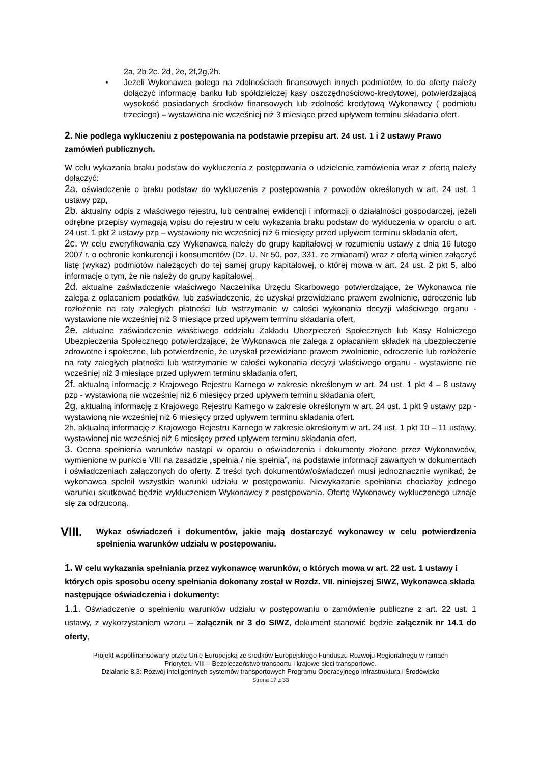2a, 2b 2c. 2d, 2e, 2f,2g,2h.
• Jeżeli Wykonawca polega na zdolnościach finansowych innych podmiotów, to do oferty należy dołączyć informację banku lub spółdzielczej kasy oszczędnościowo-kredytowej, potwierdzającą wysokość posiadanych środków finansowych lub zdolność kredytową Wykonawcy ( podmiotu trzeciego) – wystawiona nie wcześniej niż 3 miesiące przed upływem terminu składania ofert.
2. Nie podlega wykluczeniu z postępowania na podstawie przepisu art. 24 ust. 1 i 2 ustawy Prawo zamówień publicznych.
W celu wykazania braku podstaw do wykluczenia z postępowania o udzielenie zamówienia wraz z ofertą należy dołączyć:
2a. oświadczenie o braku podstaw do wykluczenia z postępowania z powodów określonych w art. 24 ust. 1 ustawy pzp,
2b. aktualny odpis z właściwego rejestru, lub centralnej ewidencji i informacji o działalności gospodarczej, jeżeli odrębne przepisy wymagają wpisu do rejestru w celu wykazania braku podstaw do wykluczenia w oparciu o art. 24 ust. 1 pkt 2 ustawy pzp – wystawiony nie wcześniej niż 6 miesięcy przed upływem terminu składania ofert,
2c. W celu zweryfikowania czy Wykonawca należy do grupy kapitałowej w rozumieniu ustawy z dnia 16 lutego 2007 r. o ochronie konkurencji i konsumentów (Dz. U. Nr 50, poz. 331, ze zmianami) wraz z ofertą winien załączyć listę (wykaz) podmiotów należących do tej samej grupy kapitałowej, o której mowa w art. 24 ust. 2 pkt 5, albo informację o tym, że nie należy do grupy kapitałowej.
2d. aktualne zaświadczenie właściwego Naczelnika Urzędu Skarbowego potwierdzające, że Wykonawca nie zalega z opłacaniem podatków, lub zaświadczenie, że uzyskał przewidziane prawem zwolnienie, odroczenie lub rozłożenie na raty zaległych płatności lub wstrzymanie w całości wykonania decyzji właściwego organu - wystawione nie wcześniej niż 3 miesiące przed upływem terminu składania ofert,
2e. aktualne zaświadczenie właściwego oddziału Zakładu Ubezpieczeń Społecznych lub Kasy Rolniczego Ubezpieczenia Społecznego potwierdzające, że Wykonawca nie zalega z opłacaniem składek na ubezpieczenie zdrowotne i społeczne, lub potwierdzenie, że uzyskał przewidziane prawem zwolnienie, odroczenie lub rozłożenie na raty zaległych płatności lub wstrzymanie w całości wykonania decyzji właściwego organu - wystawione nie wcześniej niż 3 miesiące przed upływem terminu składania ofert,
2f. aktualną informację z Krajowego Rejestru Karnego w zakresie określonym w art. 24 ust. 1 pkt 4 – 8 ustawy pzp - wystawioną nie wcześniej niż 6 miesięcy przed upływem terminu składania ofert,
2g. aktualną informację z Krajowego Rejestru Karnego w zakresie określonym w art. 24 ust. 1 pkt 9 ustawy pzp - wystawioną nie wcześniej niż 6 miesięcy przed upływem terminu składania ofert.
2h. aktualną informację z Krajowego Rejestru Karnego w zakresie określonym w art. 24 ust. 1 pkt 10 – 11 ustawy, wystawionej nie wcześniej niż 6 miesięcy przed upływem terminu składania ofert.
3. Ocena spełnienia warunków nastąpi w oparciu o oświadczenia i dokumenty złożone przez Wykonawców, wymienione w punkcie VIII na zasadzie „spełnia / nie spełnia”, na podstawie informacji zawartych w dokumentach i oświadczeniach załączonych do oferty. Z treści tych dokumentów/oświadczeń musi jednoznacznie wynikać, że wykonawca spełnił wszystkie warunki udziału w postępowaniu. Niewykazanie spełniania chociażby jednego warunku skutkować będzie wykluczeniem Wykonawcy z postępowania. Ofertę Wykonawcy wykluczonego uznaje się za odrzuconą.
VIII.
Wykaz oświadczeń i dokumentów, jakie mają dostarczyć wykonawcy w celu potwierdzenia spełnienia warunków udziału w postępowaniu.
1. W celu wykazania spełniania przez wykonawcę warunków, o których mowa w art. 22 ust. 1 ustawy i których opis sposobu oceny spełniania dokonany został w Rozdz. VII. niniejszej SIWZ, Wykonawca składa następujące oświadczenia i dokumenty:
1.1. Oświadczenie o spełnieniu warunków udziału w postępowaniu o zamówienie publiczne z art. 22 ust. 1 ustawy, z wykorzystaniem wzoru – załącznik nr 3 do SIWZ, dokument stanowić będzie załącznik nr 14.1 do oferty,
Projekt współfinansowany przez Unię Europejską ze środków Europejskiego Funduszu Rozwoju Regionalnego w ramach
Priorytetu VIII – Bezpieczeństwo transportu i krajowe sieci transportowe.
Działanie 8.3: Rozwój inteligentnych systemów transportowych Programu Operacyjnego Infrastruktura i Środowisko
Strona 17 z 33